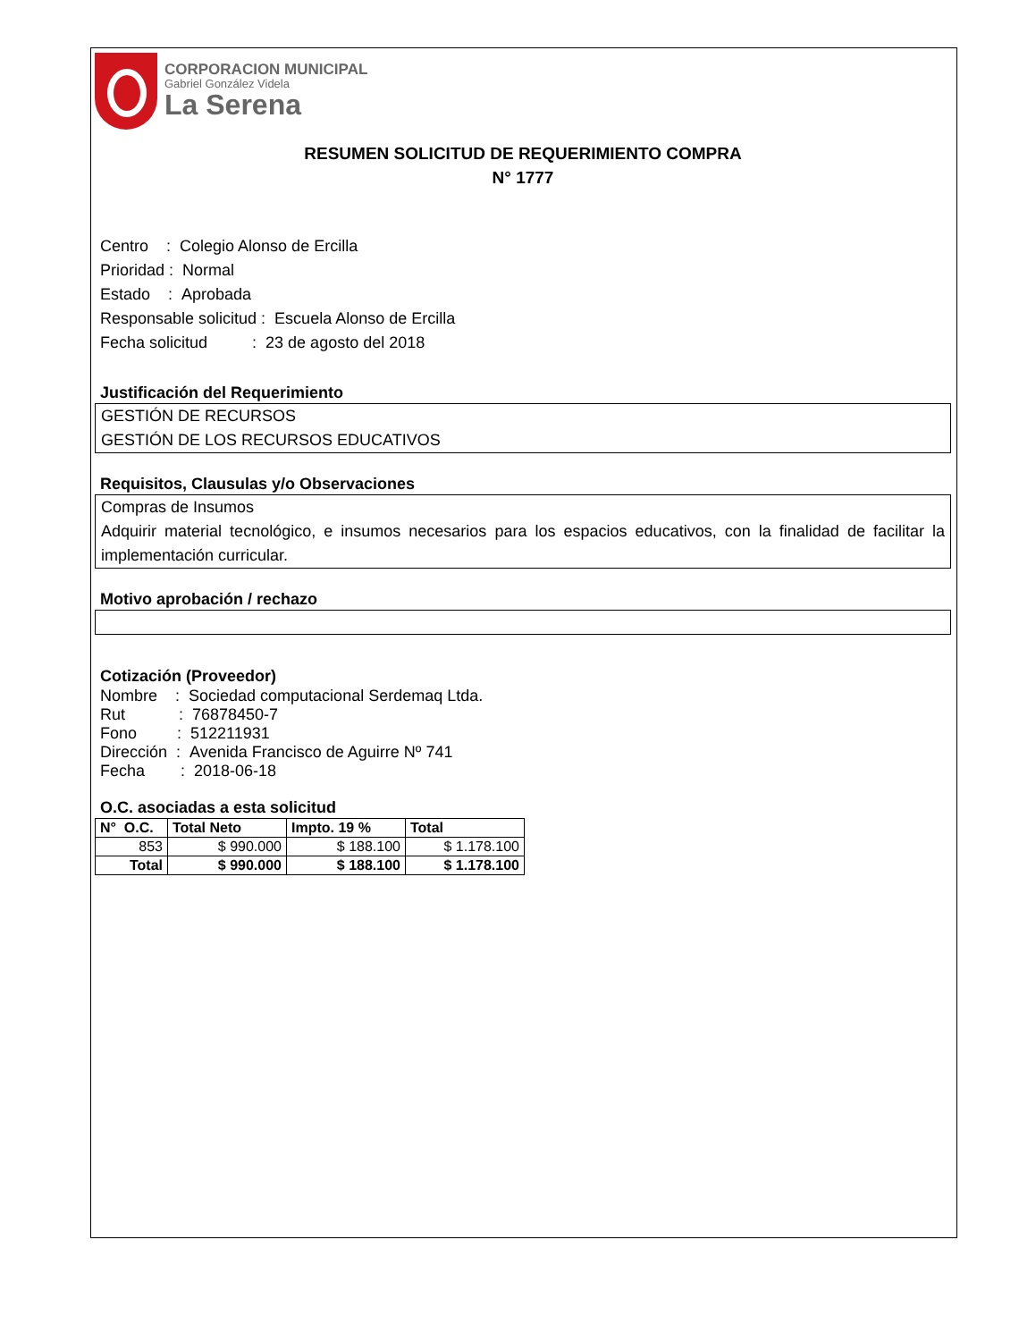CORPORACION MUNICIPAL
Gabriel González Videla
La Serena
RESUMEN SOLICITUD DE REQUERIMIENTO COMPRA
N° 1777
Centro : Colegio Alonso de Ercilla
Prioridad : Normal
Estado : Aprobada
Responsable solicitud : Escuela Alonso de Ercilla
Fecha solicitud : 23 de agosto del 2018
Justificación del Requerimiento
GESTIÓN DE RECURSOS
GESTIÓN DE LOS RECURSOS EDUCATIVOS
Requisitos, Clausulas y/o Observaciones
Compras de Insumos
Adquirir material tecnológico, e insumos necesarios para los espacios educativos, con la finalidad de facilitar la implementación curricular.
Motivo aprobación / rechazo
Cotización (Proveedor)
Nombre : Sociedad computacional Serdemaq Ltda.
Rut : 76878450-7
Fono : 512211931
Dirección : Avenida Francisco de Aguirre Nº 741
Fecha : 2018-06-18
O.C. asociadas a esta solicitud
| N° O.C. | Total Neto | Impto. 19 % | Total |
| --- | --- | --- | --- |
| 853 | $ 990.000 | $ 188.100 | $ 1.178.100 |
| Total | $ 990.000 | $ 188.100 | $ 1.178.100 |